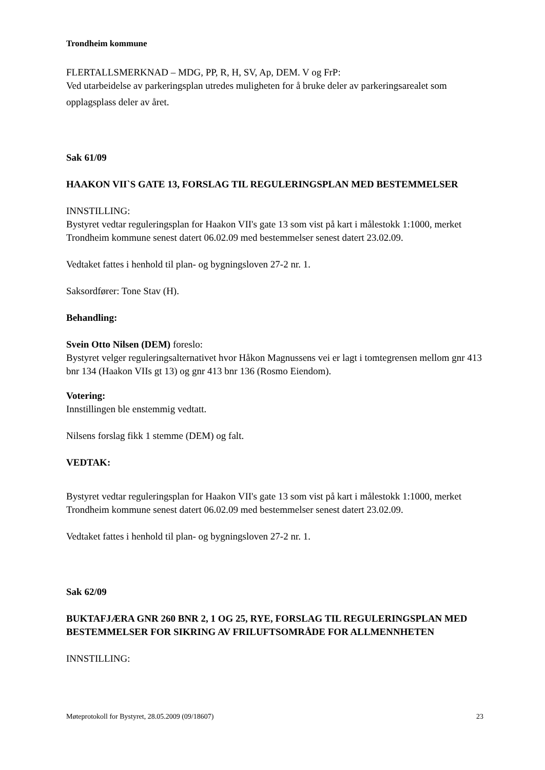Trondheim kommune
FLERTALLSMERKNAD – MDG, PP, R, H, SV, Ap, DEM. V og FrP:
Ved utarbeidelse av parkeringsplan utredes muligheten for å bruke deler av parkeringsarealet som
opplagsplass deler av året.
Sak 61/09
HAAKON VII`S GATE 13, FORSLAG TIL REGULERINGSPLAN MED BESTEMMELSER
INNSTILLING:
Bystyret vedtar reguleringsplan for Haakon VII's gate 13 som vist på kart i målestokk 1:1000, merket Trondheim kommune senest datert 06.02.09 med bestemmelser senest datert 23.02.09.
Vedtaket fattes i henhold til plan- og bygningsloven 27-2 nr. 1.
Saksordfører: Tone Stav (H).
Behandling:
Svein Otto Nilsen (DEM) foreslo:
Bystyret velger reguleringsalternativet hvor Håkon Magnussens vei er lagt i tomtegrensen mellom gnr 413 bnr 134 (Haakon VIIs gt 13) og gnr 413 bnr 136 (Rosmo Eiendom).
Votering:
Innstillingen ble enstemmig vedtatt.
Nilsens forslag fikk 1 stemme (DEM) og falt.
VEDTAK:
Bystyret vedtar reguleringsplan for Haakon VII's gate 13 som vist på kart i målestokk 1:1000, merket Trondheim kommune senest datert 06.02.09 med bestemmelser senest datert 23.02.09.
Vedtaket fattes i henhold til plan- og bygningsloven 27-2 nr. 1.
Sak 62/09
BUKTAFJÆRA GNR 260 BNR 2, 1 OG 25, RYE, FORSLAG TIL REGULERINGSPLAN MED BESTEMMELSER FOR SIKRING AV FRILUFTSOMRÅDE FOR ALLMENNHETEN
INNSTILLING:
Møteprotokoll for Bystyret, 28.05.2009 (09/18607) 23